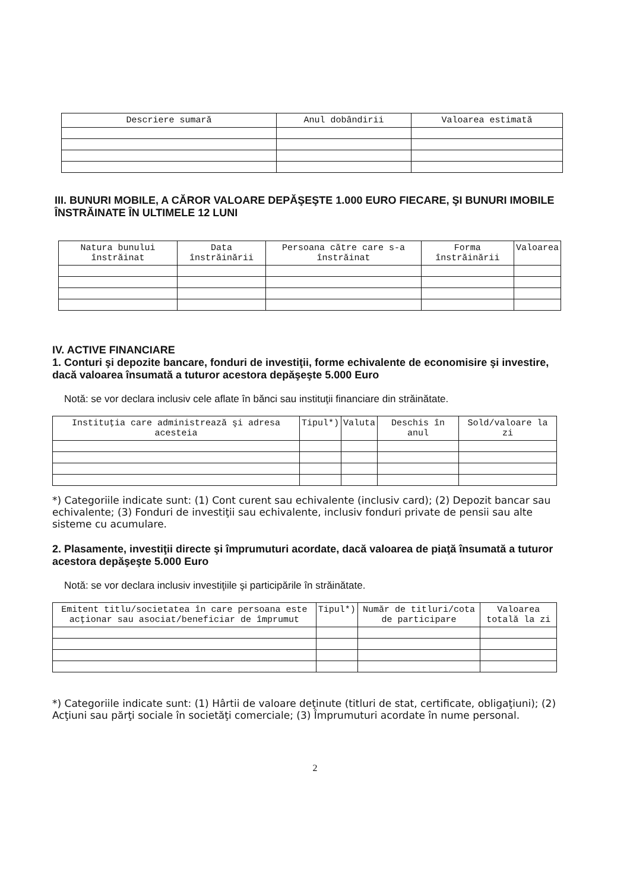| Descriere sumară | Anul dobândirii | Valoarea estimată |
| --- | --- | --- |
III. BUNURI MOBILE, A CĂROR VALOARE DEPĂŞEŞTE 1.000 EURO FIECARE, ŞI BUNURI IMOBILE ÎNSTRĂINATE ÎN ULTIMELE 12 LUNI
| Natura bunului înstrăinat | Data înstrăinării | Persoana către care s-a înstrăinat | Forma înstrăinării | Valoarea |
| --- | --- | --- | --- | --- |
IV. ACTIVE FINANCIARE
1. Conturi şi depozite bancare, fonduri de investiţii, forme echivalente de economisire şi investire, dacă valoarea însumată a tuturor acestora depăşeşte 5.000 Euro
Notă: se vor declara inclusiv cele aflate în bănci sau instituţii financiare din străinătate.
| Instituţia care administrează şi adresa acesteia | Tipul*) | Valuta | Deschis în anul | Sold/valoare la zi |
| --- | --- | --- | --- | --- |
*) Categoriile indicate sunt: (1) Cont curent sau echivalente (inclusiv card); (2) Depozit bancar sau echivalente; (3) Fonduri de investiţii sau echivalente, inclusiv fonduri private de pensii sau alte sisteme cu acumulare.
2. Plasamente, investiţii directe şi împrumuturi acordate, dacă valoarea de piaţă însumată a tuturor acestora depăşeşte 5.000 Euro
Notă: se vor declara inclusiv investiţiile şi participările în străinătate.
| Emitent titlu/societatea în care persoana este acţionar sau asociat/beneficiar de împrumut | Tipul*) | Număr de titluri/cota de participare | Valoarea totală la zi |
| --- | --- | --- | --- |
*) Categoriile indicate sunt: (1) Hârtii de valoare deţinute (titluri de stat, certificate, obligaţiuni); (2) Acţiuni sau părţi sociale în societăţi comerciale; (3) Împrumuturi acordate în nume personal.
2